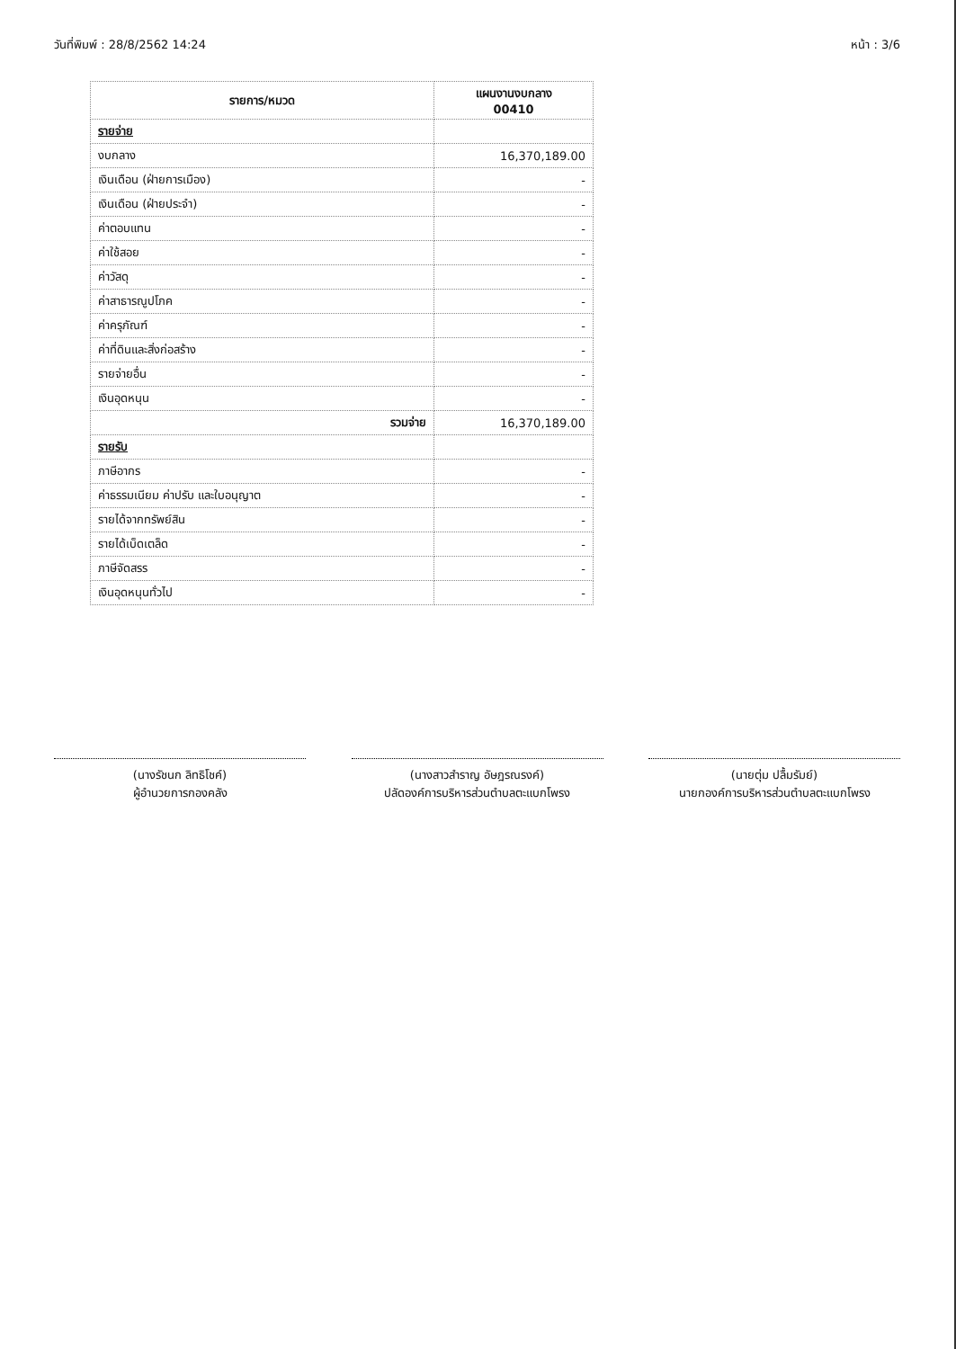วันที่พิมพ์ : 28/8/2562 14:24 หน้า : 3/6
| รายการ/หมวด | แผนงานงบกลาง 00410 |
| --- | --- |
| รายจ่าย | |
| งบกลาง | 16,370,189.00 |
| เงินเดือน (ฝ่ายการเมือง) | - |
| เงินเดือน (ฝ่ายประจำ) | - |
| ค่าตอบแทน | - |
| ค่าใช้สอย | - |
| ค่าวัสดุ | - |
| ค่าสาธารณูปโภค | - |
| ค่าครุภัณฑ์ | - |
| ค่าที่ดินและสิ่งก่อสร้าง | - |
| รายจ่ายอื่น | - |
| เงินอุดหนุน | - |
| รวมจ่าย | 16,370,189.00 |
| รายรับ | |
| ภาษีอากร | - |
| ค่าธรรมเนียม ค่าปรับ และใบอนุญาต | - |
| รายได้จากทรัพย์สิน | - |
| รายได้เบ็ดเตล็ด | - |
| ภาษีจัดสรร | - |
| เงินอุดหนุนทั่วไป | - |
(นางรัชนก ลิทธิโชค์)
ผู้อำนวยการกองคลัง
(นางสาวสำราญ อัษฎรณรงค์)
ปลัดองค์การบริหารส่วนตำบลตะแบกโพรง
(นายตุ่ม ปลื้มรัมย์)
นายกองค์การบริหารส่วนตำบลตะแบกโพรง